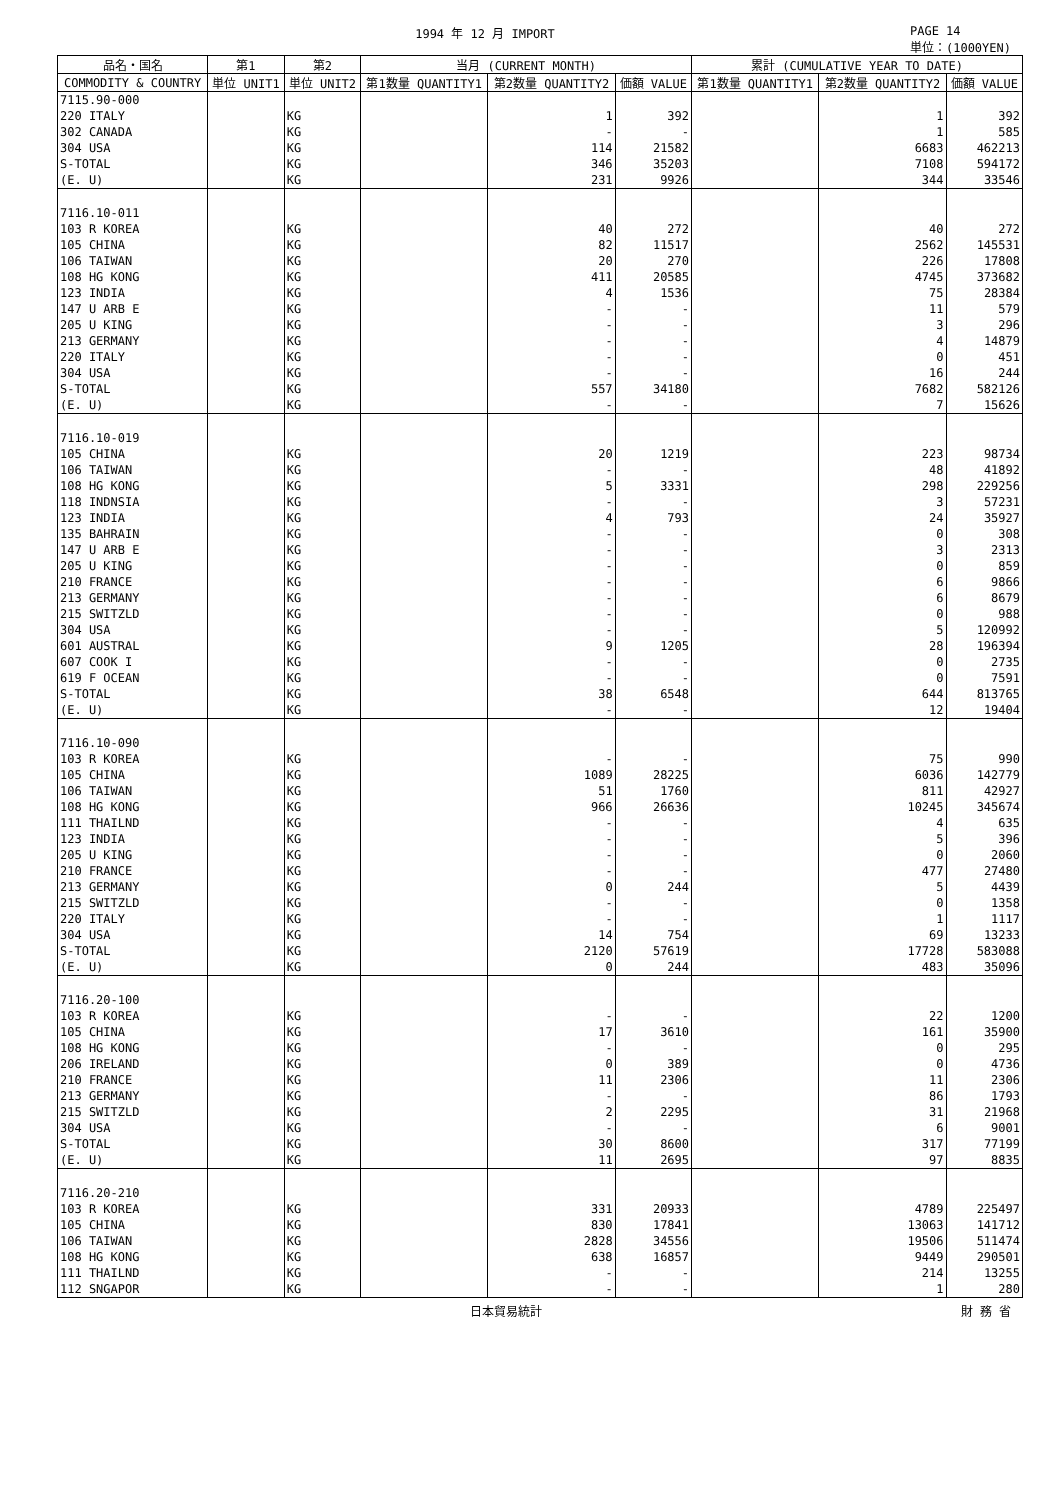1994 年 12 月 IMPORT PAGE 14
単位：(1000YEN)
| 品名・国名 | 第1 | 第2 | 当月 (CURRENT MONTH) | | | 累計 (CUMULATIVE YEAR TO DATE) | | |
| --- | --- | --- | --- | --- | --- | --- | --- | --- |
| COMMODITY & COUNTRY | 単位 UNIT1 | 単位 UNIT2 | 第1数量 QUANTITY1 | 第2数量 QUANTITY2 | 価額 VALUE | 第1数量 QUANTITY1 | 第2数量 QUANTITY2 | 価額 VALUE |
| 7115.90-000 | | | | | | | | |
| 220 ITALY | | KG | | 1 | 392 | | 1 | 392 |
| 302 CANADA | | KG | | - | - | | 1 | 585 |
| 304 USA | | KG | | 114 | 21582 | | 6683 | 462213 |
| S-TOTAL | | KG | | 346 | 35203 | | 7108 | 594172 |
| (E. U) | | KG | | 231 | 9926 | | 344 | 33546 |
| 7116.10-011 | | | | | | | | |
| 103 R KOREA | | KG | | 40 | 272 | | 40 | 272 |
| 105 CHINA | | KG | | 82 | 11517 | | 2562 | 145531 |
| 106 TAIWAN | | KG | | 20 | 270 | | 226 | 17808 |
| 108 HG KONG | | KG | | 411 | 20585 | | 4745 | 373682 |
| 123 INDIA | | KG | | 4 | 1536 | | 75 | 28384 |
| 147 U ARB E | | KG | | - | - | | 11 | 579 |
| 205 U KING | | KG | | - | - | | 3 | 296 |
| 213 GERMANY | | KG | | - | - | | 4 | 14879 |
| 220 ITALY | | KG | | - | - | | 0 | 451 |
| 304 USA | | KG | | - | - | | 16 | 244 |
| S-TOTAL | | KG | | 557 | 34180 | | 7682 | 582126 |
| (E. U) | | KG | | - | - | | 7 | 15626 |
| 7116.10-019 | | | | | | | | |
| 105 CHINA | | KG | | 20 | 1219 | | 223 | 98734 |
| 106 TAIWAN | | KG | | - | - | | 48 | 41892 |
| 108 HG KONG | | KG | | 5 | 3331 | | 298 | 229256 |
| 118 INDNSIA | | KG | | - | - | | 3 | 57231 |
| 123 INDIA | | KG | | 4 | 793 | | 24 | 35927 |
| 135 BAHRAIN | | KG | | - | - | | 0 | 308 |
| 147 U ARB E | | KG | | - | - | | 3 | 2313 |
| 205 U KING | | KG | | - | - | | 0 | 859 |
| 210 FRANCE | | KG | | - | - | | 6 | 9866 |
| 213 GERMANY | | KG | | - | - | | 6 | 8679 |
| 215 SWITZLD | | KG | | - | - | | 0 | 988 |
| 304 USA | | KG | | - | - | | 5 | 120992 |
| 601 AUSTRAL | | KG | | 9 | 1205 | | 28 | 196394 |
| 607 COOK I | | KG | | - | - | | 0 | 2735 |
| 619 F OCEAN | | KG | | - | - | | 0 | 7591 |
| S-TOTAL | | KG | | 38 | 6548 | | 644 | 813765 |
| (E. U) | | KG | | - | - | | 12 | 19404 |
| 7116.10-090 | | | | | | | | |
| 103 R KOREA | | KG | | - | - | | 75 | 990 |
| 105 CHINA | | KG | | 1089 | 28225 | | 6036 | 142779 |
| 106 TAIWAN | | KG | | 51 | 1760 | | 811 | 42927 |
| 108 HG KONG | | KG | | 966 | 26636 | | 10245 | 345674 |
| 111 THAILND | | KG | | - | - | | 4 | 635 |
| 123 INDIA | | KG | | - | - | | 5 | 396 |
| 205 U KING | | KG | | - | - | | 0 | 2060 |
| 210 FRANCE | | KG | | - | - | | 477 | 27480 |
| 213 GERMANY | | KG | | 0 | 244 | | 5 | 4439 |
| 215 SWITZLD | | KG | | - | - | | 0 | 1358 |
| 220 ITALY | | KG | | - | - | | 1 | 1117 |
| 304 USA | | KG | | 14 | 754 | | 69 | 13233 |
| S-TOTAL | | KG | | 2120 | 57619 | | 17728 | 583088 |
| (E. U) | | KG | | 0 | 244 | | 483 | 35096 |
| 7116.20-100 | | | | | | | | |
| 103 R KOREA | | KG | | - | - | | 22 | 1200 |
| 105 CHINA | | KG | | 17 | 3610 | | 161 | 35900 |
| 108 HG KONG | | KG | | - | - | | 0 | 295 |
| 206 IRELAND | | KG | | 0 | 389 | | 0 | 4736 |
| 210 FRANCE | | KG | | 11 | 2306 | | 11 | 2306 |
| 213 GERMANY | | KG | | - | - | | 86 | 1793 |
| 215 SWITZLD | | KG | | 2 | 2295 | | 31 | 21968 |
| 304 USA | | KG | | - | - | | 6 | 9001 |
| S-TOTAL | | KG | | 30 | 8600 | | 317 | 77199 |
| (E. U) | | KG | | 11 | 2695 | | 97 | 8835 |
| 7116.20-210 | | | | | | | | |
| 103 R KOREA | | KG | | 331 | 20933 | | 4789 | 225497 |
| 105 CHINA | | KG | | 830 | 17841 | | 13063 | 141712 |
| 106 TAIWAN | | KG | | 2828 | 34556 | | 19506 | 511474 |
| 108 HG KONG | | KG | | 638 | 16857 | | 9449 | 290501 |
| 111 THAILND | | KG | | - | - | | 214 | 13255 |
| 112 SNGAPOR | | KG | | - | - | | 1 | 280 |
日本貿易統計 財 務 省